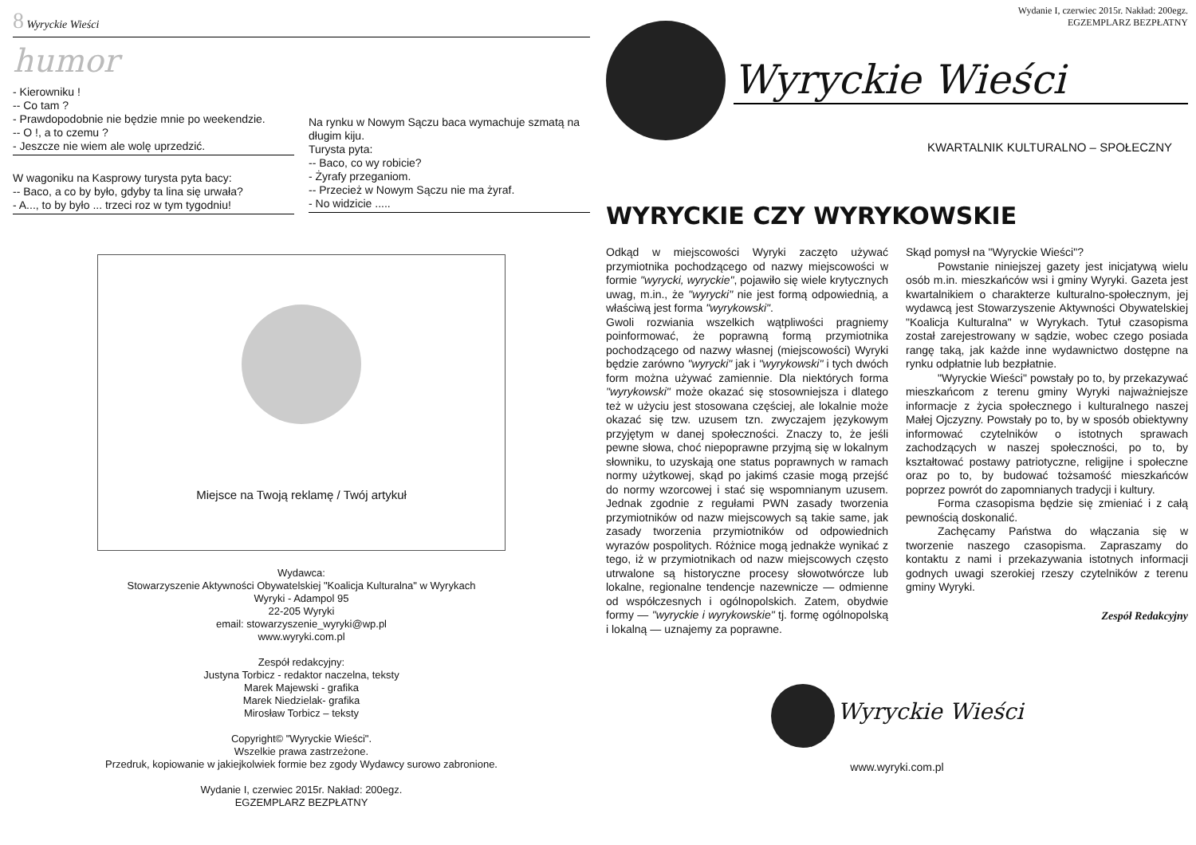8 Wyryckie Wieści
humor
- Kierowniku !
-- Co tam ?
- Prawdopodobnie nie będzie mnie po weekendzie.
-- O !, a to czemu ?
- Jeszcze nie wiem ale wolę uprzedzić.
W wagoniku na Kasprowy turysta pyta bacy:
-- Baco, a co by było, gdyby ta lina się urwała?
- A..., to by było ... trzeci roz w tym tygodniu!
Na rynku w Nowym Sączu baca wymachuje szmatą na długim kiju.
Turysta pyta:
-- Baco, co wy robicie?
- Żyrafy przeganiom.
-- Przecież w Nowym Sączu nie ma żyraf.
- No widzicie .....
Miejsce na Twoją reklamę / Twój artykuł
Wydawca:
Stowarzyszenie Aktywności Obywatelskiej "Koalicja Kulturalna" w Wyrykach
Wyryki - Adampol 95
22-205 Wyryki
email: stowarzyszenie_wyryki@wp.pl
www.wyryki.com.pl
Zespół redakcyjny:
Justyna Torbicz - redaktor naczelna, teksty
Marek Majewski - grafika
Marek Niedzielak- grafika
Mirosław Torbicz – teksty
Copyright© "Wyryckie Wieści".
Wszelkie prawa zastrzeżone.
Przedruk, kopiowanie w jakiejkolwiek formie bez zgody Wydawcy surowo zabronione.
Wydanie I, czerwiec 2015r. Nakład: 200egz.
EGZEMPLARZ BEZPŁATNY
Wydanie I, czerwiec 2015r. Nakład: 200egz.
EGZEMPLARZ BEZPŁATNY
Wyryckie Wieści
KWARTALNIK KULTURALNO – SPOŁECZNY
WYRYCKIE CZY WYRYKOWSKIE
Odkąd w miejscowości Wyryki zaczęto używać przymiotnika pochodzącego od nazwy miejscowości w formie "wyrycki, wyryckie", pojawiło się wiele krytycznych uwag, m.in., że "wyrycki" nie jest formą odpowiednią, a właściwą jest forma "wyrykowski".
Gwoli rozwiania wszelkich wątpliwości pragniemy poinformować, że poprawną formą przymiotnika pochodzącego od nazwy własnej (miejscowości) Wyryki będzie zarówno "wyrycki" jak i "wyrykowski" i tych dwóch form można używać zamiennie. Dla niektórych forma "wyrykowski" może okazać się stosowniejsza i dlatego też w użyciu jest stosowana częściej, ale lokalnie może okazać się tzw. uzusem tzn. zwyczajem językowym przyjętym w danej społeczności. Znaczy to, że jeśli pewne słowa, choć niepoprawne przyjmą się w lokalnym słowniku, to uzyskają one status poprawnych w ramach normy użytkowej, skąd po jakimś czasie mogą przejść do normy wzorcowej i stać się wspomnianym uzusem. Jednak zgodnie z regułami PWN zasady tworzenia przymiotników od nazw miejscowych są takie same, jak zasady tworzenia przymiotników od odpowiednich wyrazów pospolitych. Różnice mogą jednakże wynikać z tego, iż w przymiotnikach od nazw miejscowych często utrwalone są historyczne procesy słowotwórcze lub lokalne, regionalne tendencje nazewnicze — odmienne od współczesnych i ogólnopolskich. Zatem, obydwie formy — "wyryckie i wyrykowskie" tj. formę ogólnopolską i lokalną — uznajemy za poprawne.
Skąd pomysł na "Wyryckie Wieści"?
Powstanie niniejszej gazety jest inicjatywą wielu osób m.in. mieszkańców wsi i gminy Wyryki. Gazeta jest kwartalnikiem o charakterze kulturalno-społecznym, jej wydawcą jest Stowarzyszenie Aktywności Obywatelskiej "Koalicja Kulturalna" w Wyrykach. Tytuł czasopisma został zarejestrowany w sądzie, wobec czego posiada rangę taką, jak każde inne wydawnictwo dostępne na rynku odpłatnie lub bezpłatnie.
"Wyryckie Wieści" powstały po to, by przekazywać mieszkańcom z terenu gminy Wyryki najważniejsze informacje z życia społecznego i kulturalnego naszej Małej Ojczyzny. Powstały po to, by w sposób obiektywny informować czytelników o istotnych sprawach zachodzących w naszej społeczności, po to, by kształtować postawy patriotyczne, religijne i społeczne oraz po to, by budować tożsamość mieszkańców poprzez powrót do zapomnianych tradycji i kultury.
Forma czasopisma będzie się zmieniać i z całą pewnością doskonalić.
Zachęcamy Państwa do włączania się w tworzenie naszego czasopisma. Zapraszamy do kontaktu z nami i przekazywania istotnych informacji godnych uwagi szerokiej rzeszy czytelników z terenu gminy Wyryki.
Zespół Redakcyjny
Wyryckie Wieści
www.wyryki.com.pl